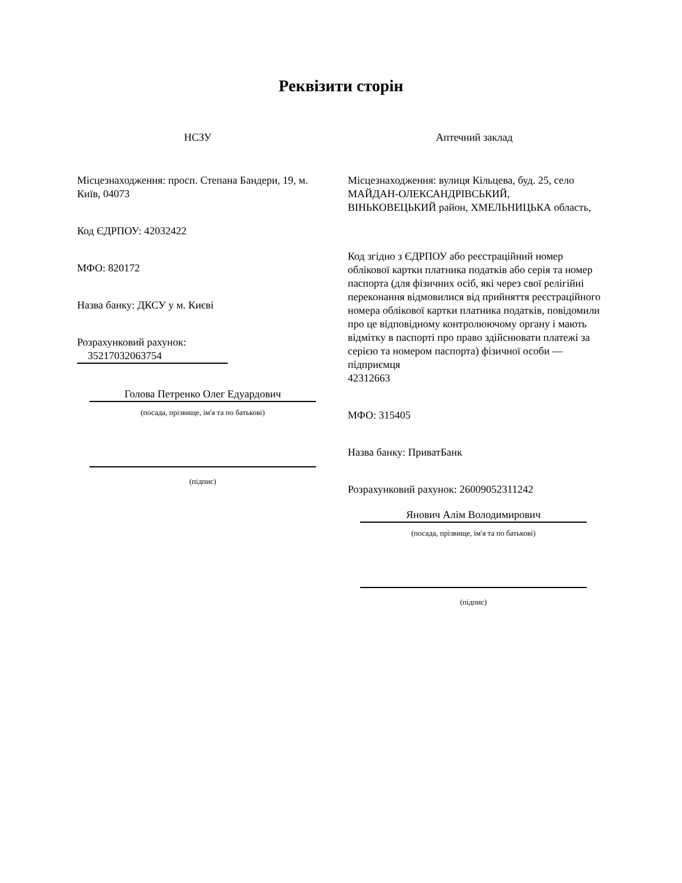Реквізити сторін
НСЗУ
Місцезнаходження: просп. Степана Бандери, 19, м. Київ, 04073
Код ЄДРПОУ: 42032422
МФО: 820172
Назва банку: ДКСУ у м. Києві
Розрахунковий рахунок:
35217032063754
Голова Петренко Олег Едуардович
(посада, прізвище, ім'я та по батькові)
(підпис)
Аптечний заклад
Місцезнаходження: вулиця Кільцева, буд. 25, село МАЙДАН-ОЛЕКСАНДРІВСЬКИЙ, ВІНЬКОВЕЦЬКИЙ район, ХМЕЛЬНИЦЬКА область,
Код згідно з ЄДРПОУ або реєстраційний номер облікової картки платника податків або серія та номер паспорта (для фізичних осіб, які через свої релігійні переконання відмовилися від прийняття реєстраційного номера облікової картки платника податків, повідомили про це відповідному контролюючому органу і мають відмітку в паспорті про право здійснювати платежі за серією та номером паспорта) фізичної особи — підприємця
42312663
МФО: 315405
Назва банку: ПриватБанк
Розрахунковий рахунок: 26009052311242
Янович Алім Володимирович
(посада, прізвище, ім'я та по батькові)
(підпис)